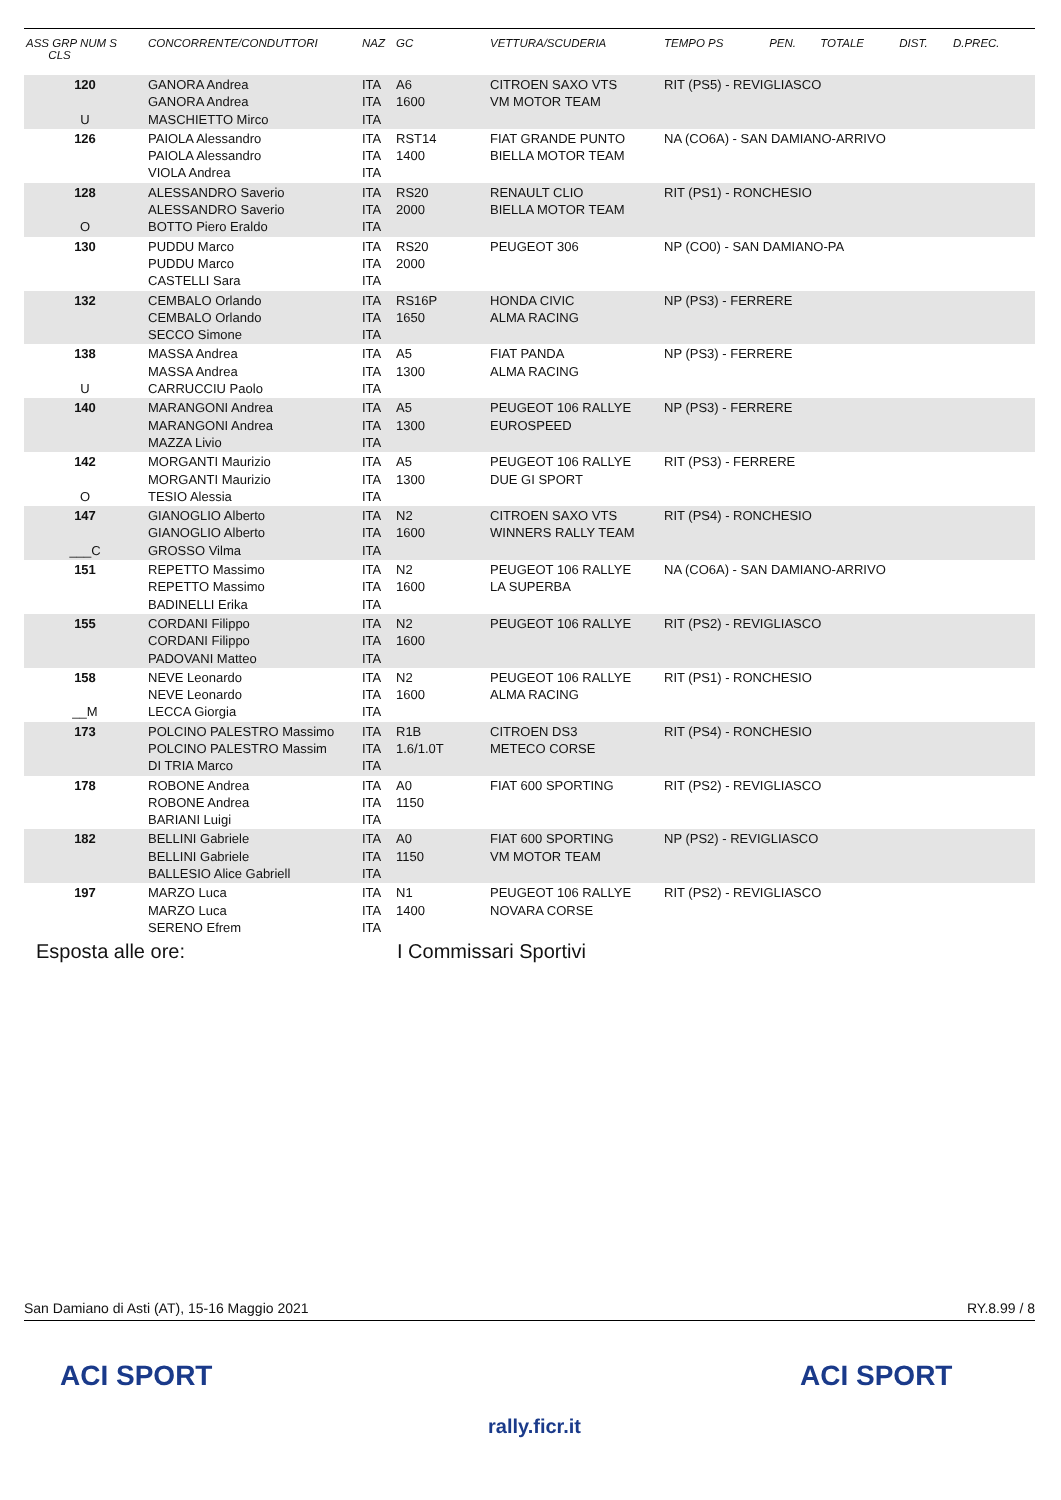| ASS GRP NUM S CLS | CONCORRENTE/CONDUTTORI | NAZ | GC | VETTURA/SCUDERIA | TEMPO PS | PEN. | TOTALE | DIST. | D.PREC. |
| --- | --- | --- | --- | --- | --- | --- | --- | --- | --- |
| 120 U | GANORA Andrea GANORA Andrea MASCHIETTO Mirco | ITA ITA ITA | A6 1600 | CITROEN SAXO VTS VM MOTOR TEAM | RIT (PS5) - REVIGLIASCO | | | | |
| 126 | PAIOLA Alessandro PAIOLA Alessandro VIOLA Andrea | ITA ITA ITA | RST14 1400 | FIAT GRANDE PUNTO BIELLA MOTOR TEAM | NA (CO6A) - SAN DAMIANO-ARRIVO | | | | |
| 128 O | ALESSANDRO Saverio ALESSANDRO Saverio BOTTO Piero Eraldo | ITA ITA ITA | RS20 2000 | RENAULT CLIO BIELLA MOTOR TEAM | RIT (PS1) - RONCHESIO | | | | |
| 130 | PUDDU Marco PUDDU Marco CASTELLI Sara | ITA ITA ITA | RS20 2000 | PEUGEOT 306 | NP (CO0) - SAN DAMIANO-PA | | | | |
| 132 | CEMBALO Orlando CEMBALO Orlando SECCO Simone | ITA ITA ITA | RS16P 1650 | HONDA CIVIC ALMA RACING | NP (PS3) - FERRERE | | | | |
| 138 U | MASSA Andrea MASSA Andrea CARRUCCIU Paolo | ITA ITA ITA | A5 1300 | FIAT PANDA ALMA RACING | NP (PS3) - FERRERE | | | | |
| 140 | MARANGONI Andrea MARANGONI Andrea MAZZA Livio | ITA ITA ITA | A5 1300 | PEUGEOT 106 RALLYE EUROSPEED | NP (PS3) - FERRERE | | | | |
| 142 O | MORGANTI Maurizio MORGANTI Maurizio TESIO Alessia | ITA ITA ITA | A5 1300 | PEUGEOT 106 RALLYE DUE GI SPORT | RIT (PS3) - FERRERE | | | | |
| 147 ___C | GIANOGLIO Alberto GIANOGLIO Alberto GROSSO Vilma | ITA ITA ITA | N2 1600 | CITROEN SAXO VTS WINNERS RALLY TEAM | RIT (PS4) - RONCHESIO | | | | |
| 151 | REPETTO Massimo REPETTO Massimo BADINELLI Erika | ITA ITA ITA | N2 1600 | PEUGEOT 106 RALLYE LA SUPERBA | NA (CO6A) - SAN DAMIANO-ARRIVO | | | | |
| 155 | CORDANI Filippo CORDANI Filippo PADOVANI Matteo | ITA ITA ITA | N2 1600 | PEUGEOT 106 RALLYE | RIT (PS2) - REVIGLIASCO | | | | |
| 158 __M | NEVE Leonardo NEVE Leonardo LECCA Giorgia | ITA ITA ITA | N2 1600 | PEUGEOT 106 RALLYE ALMA RACING | RIT (PS1) - RONCHESIO | | | | |
| 173 | POLCINO PALESTRO Massimo POLCINO PALESTRO Massim DI TRIA Marco | ITA ITA ITA | R1B 1.6/1.0T | CITROEN DS3 METECO CORSE | RIT (PS4) - RONCHESIO | | | | |
| 178 | ROBONE Andrea ROBONE Andrea BARIANI Luigi | ITA ITA ITA | A0 1150 | FIAT 600 SPORTING | RIT (PS2) - REVIGLIASCO | | | | |
| 182 | BELLINI Gabriele BELLINI Gabriele BALLESIO Alice Gabriell | ITA ITA ITA | A0 1150 | FIAT 600 SPORTING VM MOTOR TEAM | NP (PS2) - REVIGLIASCO | | | | |
| 197 | MARZO Luca MARZO Luca SERENO Efrem | ITA ITA ITA | N1 1400 | PEUGEOT 106 RALLYE NOVARA CORSE | RIT (PS2) - REVIGLIASCO | | | | |
Esposta alle ore: I Commissari Sportivi
San Damiano di Asti (AT), 15-16 Maggio 2021 RY.8.99 / 8
ACI SPORT
rally.ficr.it
ACI SPORT